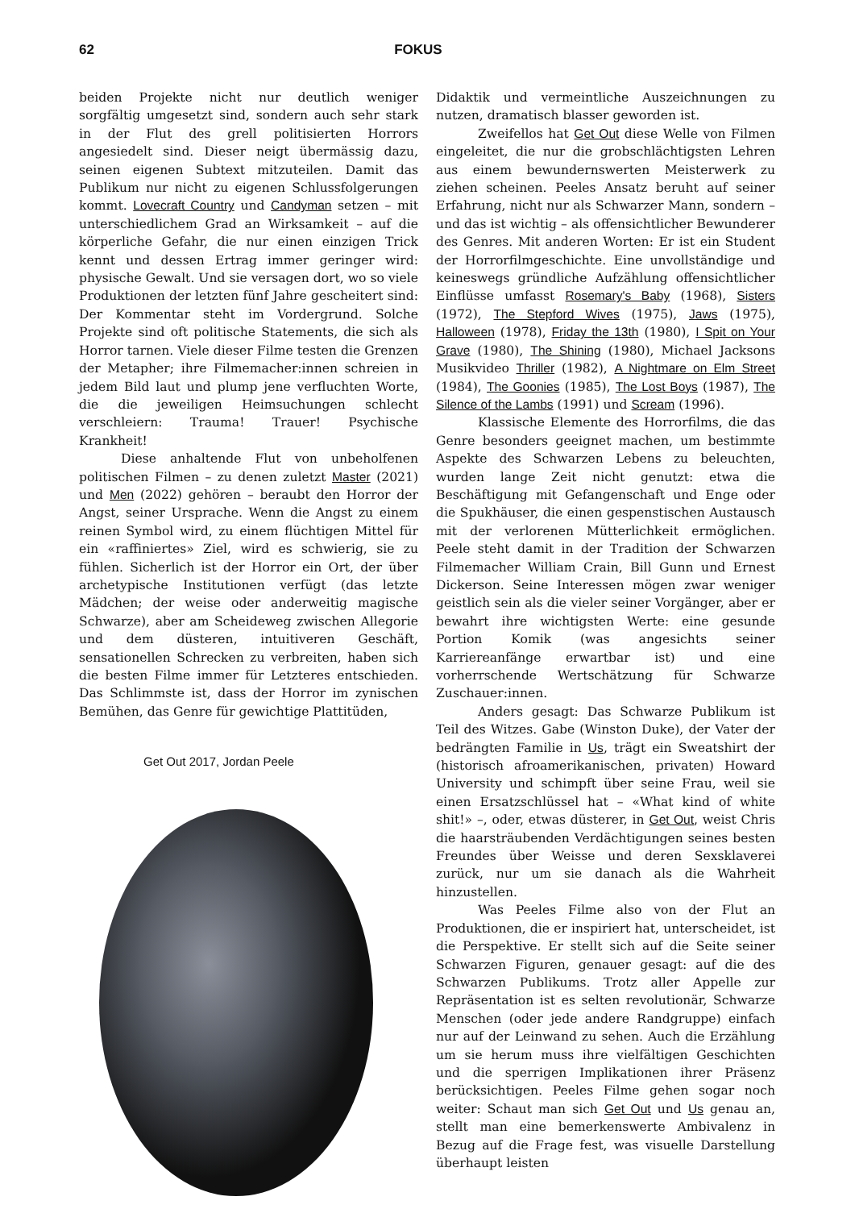62 FOKUS
beiden Projekte nicht nur deutlich weniger sorgfältig umgesetzt sind, sondern auch sehr stark in der Flut des grell politisierten Horrors angesiedelt sind. Dieser neigt übermässig dazu, seinen eigenen Subtext mitzuteilen. Damit das Publikum nur nicht zu eigenen Schlussfolgerungen kommt. Lovecraft Country und Candyman setzen – mit unterschiedlichem Grad an Wirksamkeit – auf die körperliche Gefahr, die nur einen einzigen Trick kennt und dessen Ertrag immer geringer wird: physische Gewalt. Und sie versagen dort, wo so viele Produktionen der letzten fünf Jahre gescheitert sind: Der Kommentar steht im Vordergrund. Solche Projekte sind oft politische Statements, die sich als Horror tarnen. Viele dieser Filme testen die Grenzen der Metapher; ihre Filmemacher:innen schreien in jedem Bild laut und plump jene verfluchten Worte, die die jeweiligen Heimsuchungen schlecht verschleiern: Trauma! Trauer! Psychische Krankheit!
Diese anhaltende Flut von unbeholfenen politischen Filmen – zu denen zuletzt Master (2021) und Men (2022) gehören – beraubt den Horror der Angst, seiner Ursprache. Wenn die Angst zu einem reinen Symbol wird, zu einem flüchtigen Mittel für ein «raffiniertes» Ziel, wird es schwierig, sie zu fühlen. Sicherlich ist der Horror ein Ort, der über archetypische Institutionen verfügt (das letzte Mädchen; der weise oder anderweitig magische Schwarze), aber am Scheideweg zwischen Allegorie und dem düsteren, intuitiveren Geschäft, sensationellen Schrecken zu verbreiten, haben sich die besten Filme immer für Letzteres entschieden. Das Schlimmste ist, dass der Horror im zynischen Bemühen, das Genre für gewichtige Plattitüden,
Get Out 2017, Jordan Peele
Didaktik und vermeintliche Auszeichnungen zu nutzen, dramatisch blasser geworden ist.
Zweifellos hat Get Out diese Welle von Filmen eingeleitet, die nur die grobschlächtigsten Lehren aus einem bewundernswerten Meisterwerk zu ziehen scheinen. Peeles Ansatz beruht auf seiner Erfahrung, nicht nur als Schwarzer Mann, sondern – und das ist wichtig – als offensichtlicher Bewunderer des Genres. Mit anderen Worten: Er ist ein Student der Horrorfilmgeschichte. Eine unvollständige und keineswegs gründliche Aufzählung offensichtlicher Einflüsse umfasst Rosemary's Baby (1968), Sisters (1972), The Stepford Wives (1975), Jaws (1975), Halloween (1978), Friday the 13th (1980), I Spit on Your Grave (1980), The Shining (1980), Michael Jacksons Musikvideo Thriller (1982), A Nightmare on Elm Street (1984), The Goonies (1985), The Lost Boys (1987), The Silence of the Lambs (1991) und Scream (1996).
Klassische Elemente des Horrorfilms, die das Genre besonders geeignet machen, um bestimmte Aspekte des Schwarzen Lebens zu beleuchten, wurden lange Zeit nicht genutzt: etwa die Beschäftigung mit Gefangenschaft und Enge oder die Spukhäuser, die einen gespenstischen Austausch mit der verlorenen Mütterlichkeit ermöglichen. Peele steht damit in der Tradition der Schwarzen Filmemacher William Crain, Bill Gunn und Ernest Dickerson. Seine Interessen mögen zwar weniger geistlich sein als die vieler seiner Vorgänger, aber er bewahrt ihre wichtigsten Werte: eine gesunde Portion Komik (was angesichts seiner Karriereanfänge erwartbar ist) und eine vorherrschende Wertschätzung für Schwarze Zuschauer:innen.
Anders gesagt: Das Schwarze Publikum ist Teil des Witzes. Gabe (Winston Duke), der Vater der bedrängten Familie in Us, trägt ein Sweatshirt der (historisch afroamerikanischen, privaten) Howard University und schimpft über seine Frau, weil sie einen Ersatzschlüssel hat – «What kind of white shit!» –, oder, etwas düsterer, in Get Out, weist Chris die haarsträubenden Verdächtigungen seines besten Freundes über Weisse und deren Sexsklaverei zurück, nur um sie danach als die Wahrheit hinzustellen.
Was Peeles Filme also von der Flut an Produktionen, die er inspiriert hat, unterscheidet, ist die Perspektive. Er stellt sich auf die Seite seiner Schwarzen Figuren, genauer gesagt: auf die des Schwarzen Publikums. Trotz aller Appelle zur Repräsentation ist es selten revolutionär, Schwarze Menschen (oder jede andere Randgruppe) einfach nur auf der Leinwand zu sehen. Auch die Erzählung um sie herum muss ihre vielfältigen Geschichten und die sperrigen Implikationen ihrer Präsenz berücksichtigen. Peeles Filme gehen sogar noch weiter: Schaut man sich Get Out und Us genau an, stellt man eine bemerkenswerte Ambivalenz in Bezug auf die Frage fest, was visuelle Darstellung überhaupt leisten